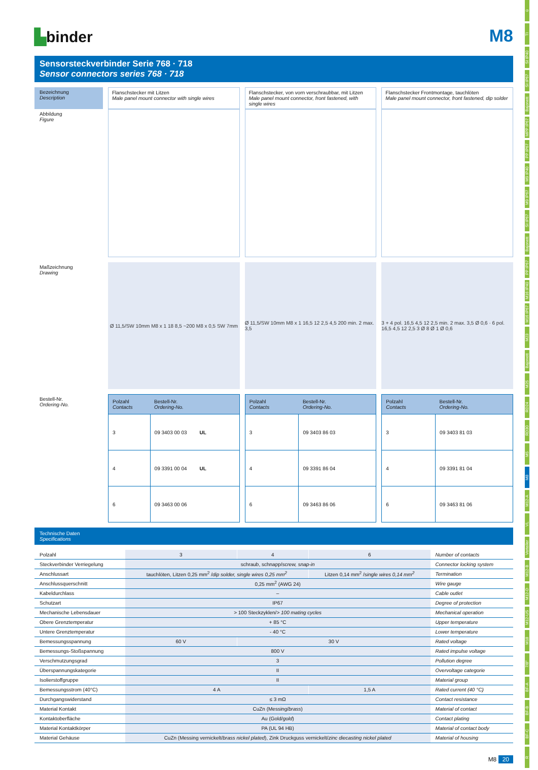ü
TI
SI IP40
SI IP67
Bajonett
MPP IP67
PP IP67
M9 IP40
M9 IP67
SI IP67
Bajonett
PP IP67
M16 IP40
M16 IP67
M23
Bajonett
M25
RD24
RD30
M5
M8
M12-A
VL
Verteiler
M12-B
M12-D
M12-US
M18
7/8"
BF-A
BF-B
BF-C
R
▙binder
M8
Sensorsteckverbinder Serie 768 · 718
Sensor connectors series 768 · 718
Bezeichnung
Description
Flanschstecker mit Litzen
Male panel mount connector with single wires
Flanschstecker, von vorn verschraubbar, mit Litzen
Male panel mount connector, front fastened, with single wires
Flanschstecker Frontmontage, tauchlöten
Male panel mount connector, front fastened, dip solder
Abbildung
Figure
Maßzeichnung
Drawing
Ø 11,5/SW 10mm M8 x 1 18 8,5 ~200 M8 x 0,5 SW 7mm
Ø 11,5/SW 10mm M8 x 1 16,5 12 2,5 4,5 200 min. 2 max. 3,5
3 + 4 pol. 16,5 4,5 12 2,5 min. 2 max. 3,5 Ø 0,6 · 6 pol. 16,5 4,5 12 2,5 3 Ø 8 Ø 1 Ø 0,6
Bestell-Nr.
Ordering-No.
| Polzahl Contacts | Bestell-Nr. Ordering-No. |
| --- | --- |
| 3 | 09 3403 00 03 UL |
| 4 | 09 3391 00 04 UL |
| 6 | 09 3463 00 06 |
| Polzahl Contacts | Bestell-Nr. Ordering-No. |
| --- | --- |
| 3 | 09 3403 86 03 |
| 4 | 09 3391 86 04 |
| 6 | 09 3463 86 06 |
| Polzahl Contacts | Bestell-Nr. Ordering-No. |
| --- | --- |
| 3 | 09 3403 81 03 |
| 4 | 09 3391 81 04 |
| 6 | 09 3463 81 06 |
Technische Daten
Specifications
| Polzahl | 3 | 4 | 6 | Number of contacts |
| Steckverbinder Verriegelung | schraub, schnapp/ screw, snap-in | | | Connector locking system |
| Anschlussart | tauchlöten, Litzen 0,25 mm<sup>2</sup> / dip solder, single wires 0,25 mm<sup>2</sup> | | Litzen 0,14 mm<sup>2</sup> / single wires 0,14 mm<sup>2</sup> | Termination |
| Anschlussquerschnitt | 0,25 mm<sup>2</sup> (AWG 24) | | | Wire gauge |
| Kabeldurchlass | – | | | Cable outlet |
| Schutzart | IP67 | | | Degree of protection |
| Mechanische Lebensdauer | > 100 Steckzyklen/ > 100 mating cycles | | | Mechanical operation |
| Obere Grenztemperatur | + 85 °C | | | Upper temperature |
| Untere Grenztemperatur | - 40 °C | | | Lower temperature |
| Bemessungsspannung | 60 V | 30 V | | Rated voltage |
| Bemessungs-Stoßspannung | 800 V | | | Rated impulse voltage |
| Verschmutzungsgrad | 3 | | | Pollution degree |
| Überspannungskategorie | II | | | Overvoltage categorie |
| Isolierstoffgruppe | II | | | Material group |
| Bemessungsstrom (40°C) | 4 A | | 1,5 A | Rated current (40 °C) |
| Durchgangswiderstand | ≤ 3 mΩ | | | Contact resistance |
| Material Kontakt | CuZn (Messing/ brass ) | | | Material of contact |
| Kontaktoberfläche | Au (Gold/ gold ) | | | Contact plating |
| Material Kontaktkörper | PA (UL 94 HB) | | | Material of contact body |
| Material Gehäuse | CuZn (Messing vernickelt/ brass nickel plated ), Zink Druckguss vernickelt/ zinc diecasting nickel plated | | | Material of housing |
M8 20